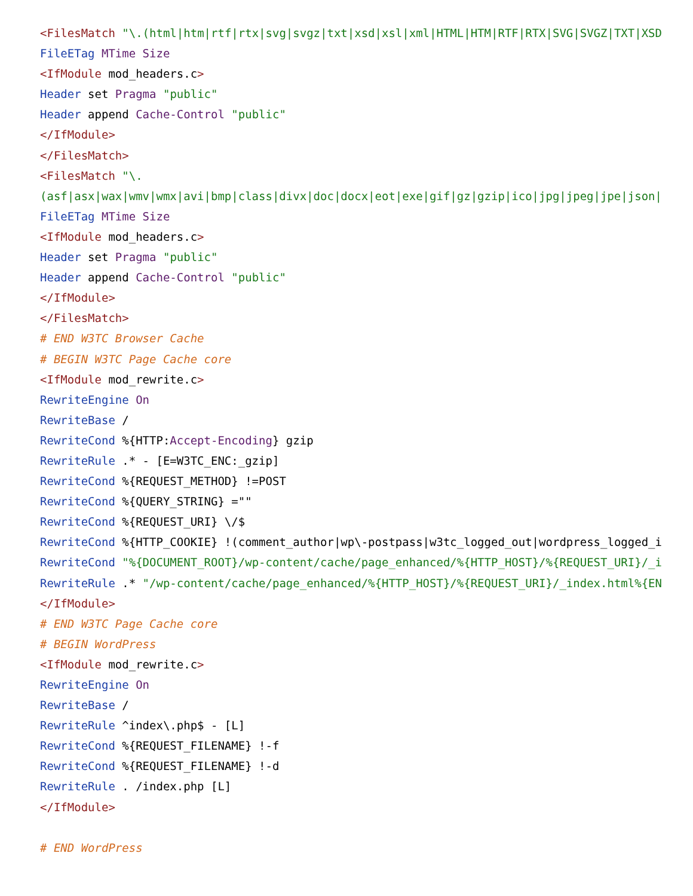<FilesMatch "\.(html|htm|rtf|rtx|svg|svgz|txt|xsd|xsl|xml|HTML|HTM|RTF|RTX|SVG|SVGZ|TXT|XSD|
FileETag MTime Size
<IfModule mod_headers.c>
Header set Pragma "public"
Header append Cache-Control "public"
</IfModule>
</FilesMatch>
<FilesMatch "\.
(asf|asx|wax|wmv|wmx|avi|bmp|class|divx|doc|docx|eot|exe|gif|gz|gzip|ico|jpg|jpeg|jpe|json|m
FileETag MTime Size
<IfModule mod_headers.c>
Header set Pragma "public"
Header append Cache-Control "public"
</IfModule>
</FilesMatch>
# END W3TC Browser Cache
# BEGIN W3TC Page Cache core
<IfModule mod_rewrite.c>
RewriteEngine On
RewriteBase /
RewriteCond %{HTTP:Accept-Encoding} gzip
RewriteRule .* - [E=W3TC_ENC:_gzip]
RewriteCond %{REQUEST_METHOD} !=POST
RewriteCond %{QUERY_STRING} =""
RewriteCond %{REQUEST_URI} \/$
RewriteCond %{HTTP_COOKIE} !(comment_author|wp\-postpass|w3tc_logged_out|wordpress_logged_in
RewriteCond "%{DOCUMENT_ROOT}/wp-content/cache/page_enhanced/%{HTTP_HOST}/%{REQUEST_URI}/_in
RewriteRule .* "/wp-content/cache/page_enhanced/%{HTTP_HOST}/%{REQUEST_URI}/_index.html%{ENV
</IfModule>
# END W3TC Page Cache core
# BEGIN WordPress
<IfModule mod_rewrite.c>
RewriteEngine On
RewriteBase /
RewriteRule ^index\.php$ - [L]
RewriteCond %{REQUEST_FILENAME} !-f
RewriteCond %{REQUEST_FILENAME} !-d
RewriteRule . /index.php [L]
</IfModule>

# END WordPress